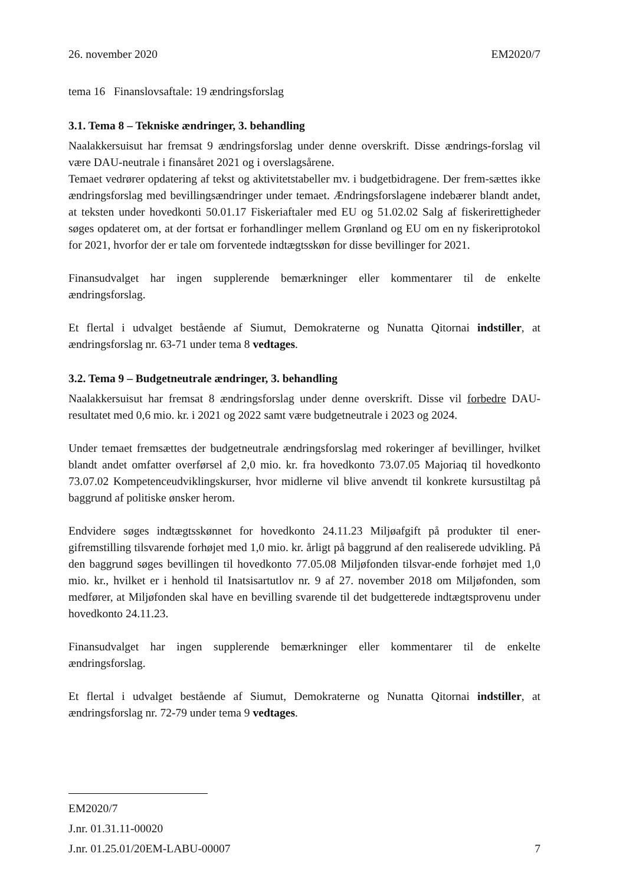26. november 2020 EM2020/7
tema 16 Finanslovsaftale: 19 ændringsforslag
3.1. Tema 8 – Tekniske ændringer, 3. behandling
Naalakkersuisut har fremsat 9 ændringsforslag under denne overskrift. Disse ændrings-forslag vil være DAU-neutrale i finansåret 2021 og i overslagsårene.
Temaet vedrører opdatering af tekst og aktivitetstabeller mv. i budgetbidragene. Der frem-sættes ikke ændringsforslag med bevillingsændringer under temaet. Ændringsforslagene indebærer blandt andet, at teksten under hovedkonti 50.01.17 Fiskeriaftaler med EU og 51.02.02 Salg af fiskerirettigheder søges opdateret om, at der fortsat er forhandlinger mellem Grønland og EU om en ny fiskeriprotokol for 2021, hvorfor der er tale om forventede indtægtsskøn for disse bevillinger for 2021.
Finansudvalget har ingen supplerende bemærkninger eller kommentarer til de enkelte ændringsforslag.
Et flertal i udvalget bestående af Siumut, Demokraterne og Nunatta Qitornai indstiller, at ændringsforslag nr. 63-71 under tema 8 vedtages.
3.2. Tema 9 – Budgetneutrale ændringer, 3. behandling
Naalakkersuisut har fremsat 8 ændringsforslag under denne overskrift. Disse vil forbedre DAU-resultatet med 0,6 mio. kr. i 2021 og 2022 samt være budgetneutrale i 2023 og 2024.
Under temaet fremsættes der budgetneutrale ændringsforslag med rokeringer af bevillinger, hvilket blandt andet omfatter overførsel af 2,0 mio. kr. fra hovedkonto 73.07.05 Majoriaq til hovedkonto 73.07.02 Kompetenceudviklingskurser, hvor midlerne vil blive anvendt til konkrete kursustiltag på baggrund af politiske ønsker herom.
Endvidere søges indtægtsskønnet for hovedkonto 24.11.23 Miljøafgift på produkter til ener-gifremstilling tilsvarende forhøjet med 1,0 mio. kr. årligt på baggrund af den realiserede udvikling. På den baggrund søges bevillingen til hovedkonto 77.05.08 Miljøfonden tilsvar-ende forhøjet med 1,0 mio. kr., hvilket er i henhold til Inatsisartutlov nr. 9 af 27. november 2018 om Miljøfonden, som medfører, at Miljøfonden skal have en bevilling svarende til det budgetterede indtægtsprovenu under hovedkonto 24.11.23.
Finansudvalget har ingen supplerende bemærkninger eller kommentarer til de enkelte ændringsforslag.
Et flertal i udvalget bestående af Siumut, Demokraterne og Nunatta Qitornai indstiller, at ændringsforslag nr. 72-79 under tema 9 vedtages.
EM2020/7
J.nr. 01.31.11-00020
J.nr. 01.25.01/20EM-LABU-00007
7